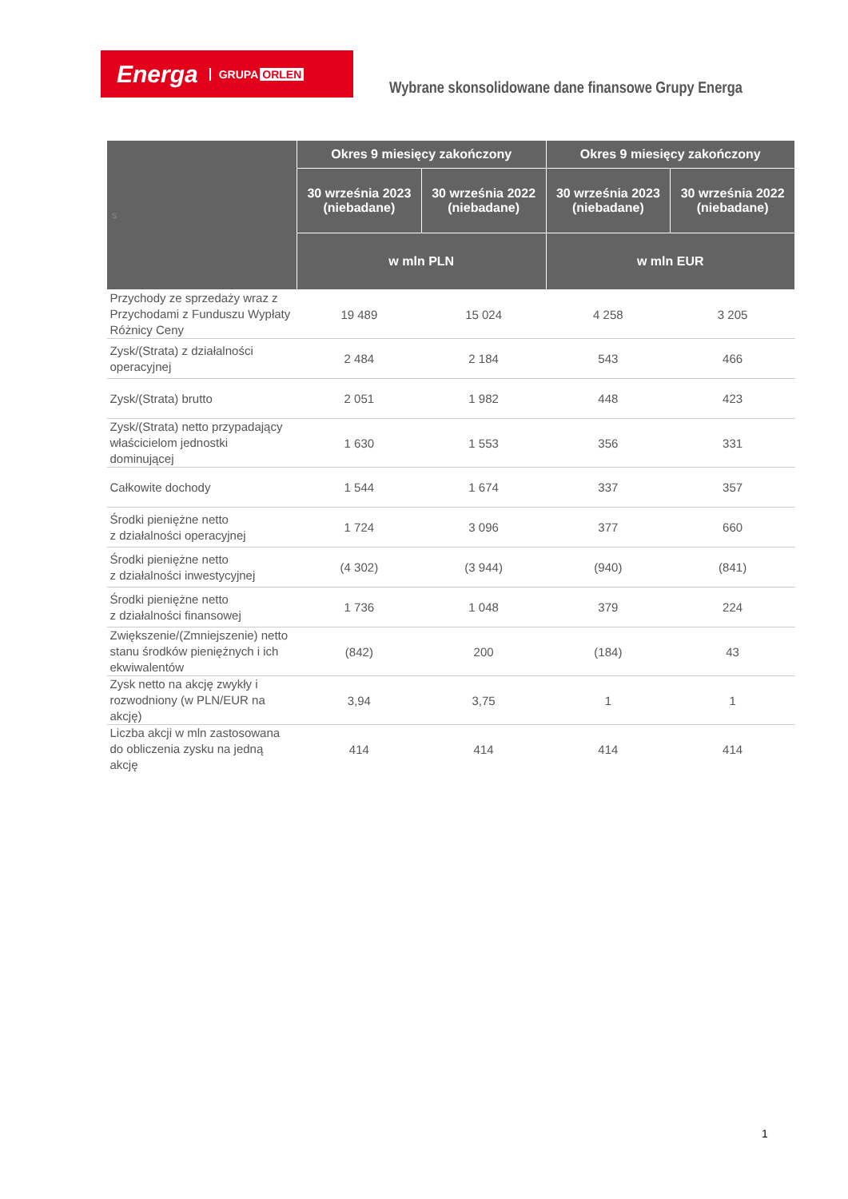Energa GRUPA ORLEN
Wybrane skonsolidowane dane finansowe Grupy Energa
| s | Okres 9 miesięcy zakończony | | Okres 9 miesięcy zakończony | |
| --- | --- | --- | --- | --- |
| | 30 września 2023 (niebadane) | 30 września 2022 (niebadane) | 30 września 2023 (niebadane) | 30 września 2022 (niebadane) |
| | w mln PLN | | w mln EUR | |
| Przychody ze sprzedaży wraz z Przychodami z Funduszu Wypłaty Różnicy Ceny | 19 489 | 15 024 | 4 258 | 3 205 |
| Zysk/(Strata) z działalności operacyjnej | 2 484 | 2 184 | 543 | 466 |
| Zysk/(Strata) brutto | 2 051 | 1 982 | 448 | 423 |
| Zysk/(Strata) netto przypadający właścicielom jednostki dominującej | 1 630 | 1 553 | 356 | 331 |
| Całkowite dochody | 1 544 | 1 674 | 337 | 357 |
| Środki pieniężne netto z działalności operacyjnej | 1 724 | 3 096 | 377 | 660 |
| Środki pieniężne netto z działalności inwestycyjnej | (4 302) | (3 944) | (940) | (841) |
| Środki pieniężne netto z działalności finansowej | 1 736 | 1 048 | 379 | 224 |
| Zwiększenie/(Zmniejszenie) netto stanu środków pieniężnych i ich ekwiwalentów | (842) | 200 | (184) | 43 |
| Zysk netto na akcję zwykły i rozwodniony (w PLN/EUR na akcję) | 3,94 | 3,75 | 1 | 1 |
| Liczba akcji w mln zastosowana do obliczenia zysku na jedną akcję | 414 | 414 | 414 | 414 |
1